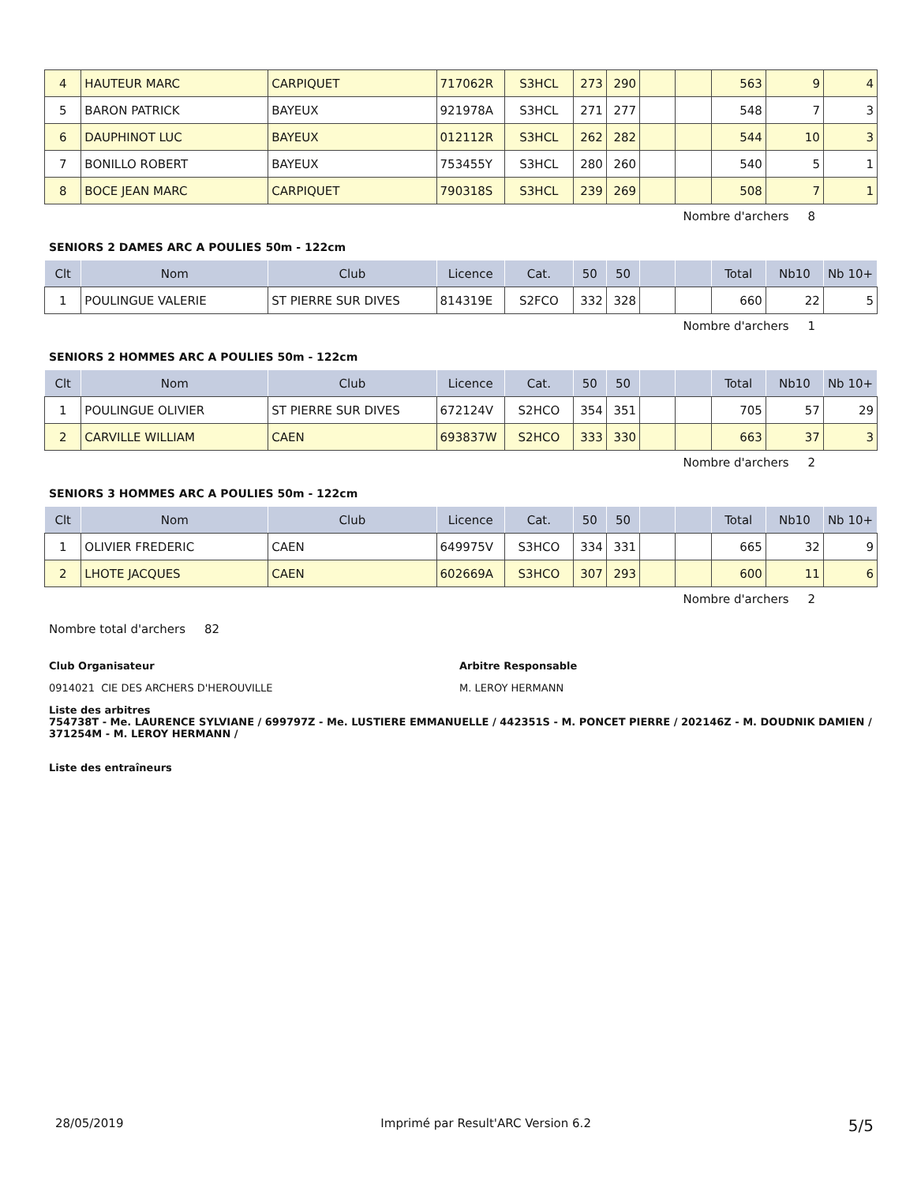| 4 | HAUTEUR MARC | CARPIQUET | 717062R | S3HCL | 273 | 290 | | | 563 | 9 | 4 |
| 5 | BARON PATRICK | BAYEUX | 921978A | S3HCL | 271 | 277 | | | 548 | 7 | 3 |
| 6 | DAUPHINOT LUC | BAYEUX | 012112R | S3HCL | 262 | 282 | | | 544 | 10 | 3 |
| 7 | BONILLO ROBERT | BAYEUX | 753455Y | S3HCL | 280 | 260 | | | 540 | 5 | 1 |
| 8 | BOCE JEAN MARC | CARPIQUET | 790318S | S3HCL | 239 | 269 | | | 508 | 7 | 1 |
Nombre d'archers 8
SENIORS 2 DAMES ARC A POULIES 50m - 122cm
| Clt | Nom | Club | Licence | Cat. | 50 | 50 | | | Total | Nb10 | Nb 10+ |
| --- | --- | --- | --- | --- | --- | --- | --- | --- | --- | --- | --- |
| 1 | POULINGUE VALERIE | ST PIERRE SUR DIVES | 814319E | S2FCO | 332 | 328 | | | 660 | 22 | 5 |
Nombre d'archers 1
SENIORS 2 HOMMES ARC A POULIES 50m - 122cm
| Clt | Nom | Club | Licence | Cat. | 50 | 50 | | | Total | Nb10 | Nb 10+ |
| --- | --- | --- | --- | --- | --- | --- | --- | --- | --- | --- | --- |
| 1 | POULINGUE OLIVIER | ST PIERRE SUR DIVES | 672124V | S2HCO | 354 | 351 | | | 705 | 57 | 29 |
| 2 | CARVILLE WILLIAM | CAEN | 693837W | S2HCO | 333 | 330 | | | 663 | 37 | 3 |
Nombre d'archers 2
SENIORS 3 HOMMES ARC A POULIES 50m - 122cm
| Clt | Nom | Club | Licence | Cat. | 50 | 50 | | | Total | Nb10 | Nb 10+ |
| --- | --- | --- | --- | --- | --- | --- | --- | --- | --- | --- | --- |
| 1 | OLIVIER FREDERIC | CAEN | 649975V | S3HCO | 334 | 331 | | | 665 | 32 | 9 |
| 2 | LHOTE JACQUES | CAEN | 602669A | S3HCO | 307 | 293 | | | 600 | 11 | 6 |
Nombre d'archers 2
Nombre total d'archers 82
Club Organisateur
0914021 CIE DES ARCHERS D'HEROUVILLE
Arbitre Responsable
M. LEROY HERMANN
Liste des arbitres
754738T - Me. LAURENCE SYLVIANE / 699797Z - Me. LUSTIERE EMMANUELLE / 442351S - M. PONCET PIERRE / 202146Z - M. DOUDNIK DAMIEN / 371254M - M. LEROY HERMANN /
Liste des entraîneurs
28/05/2019 Imprimé par Result'ARC Version 6.2 5/5